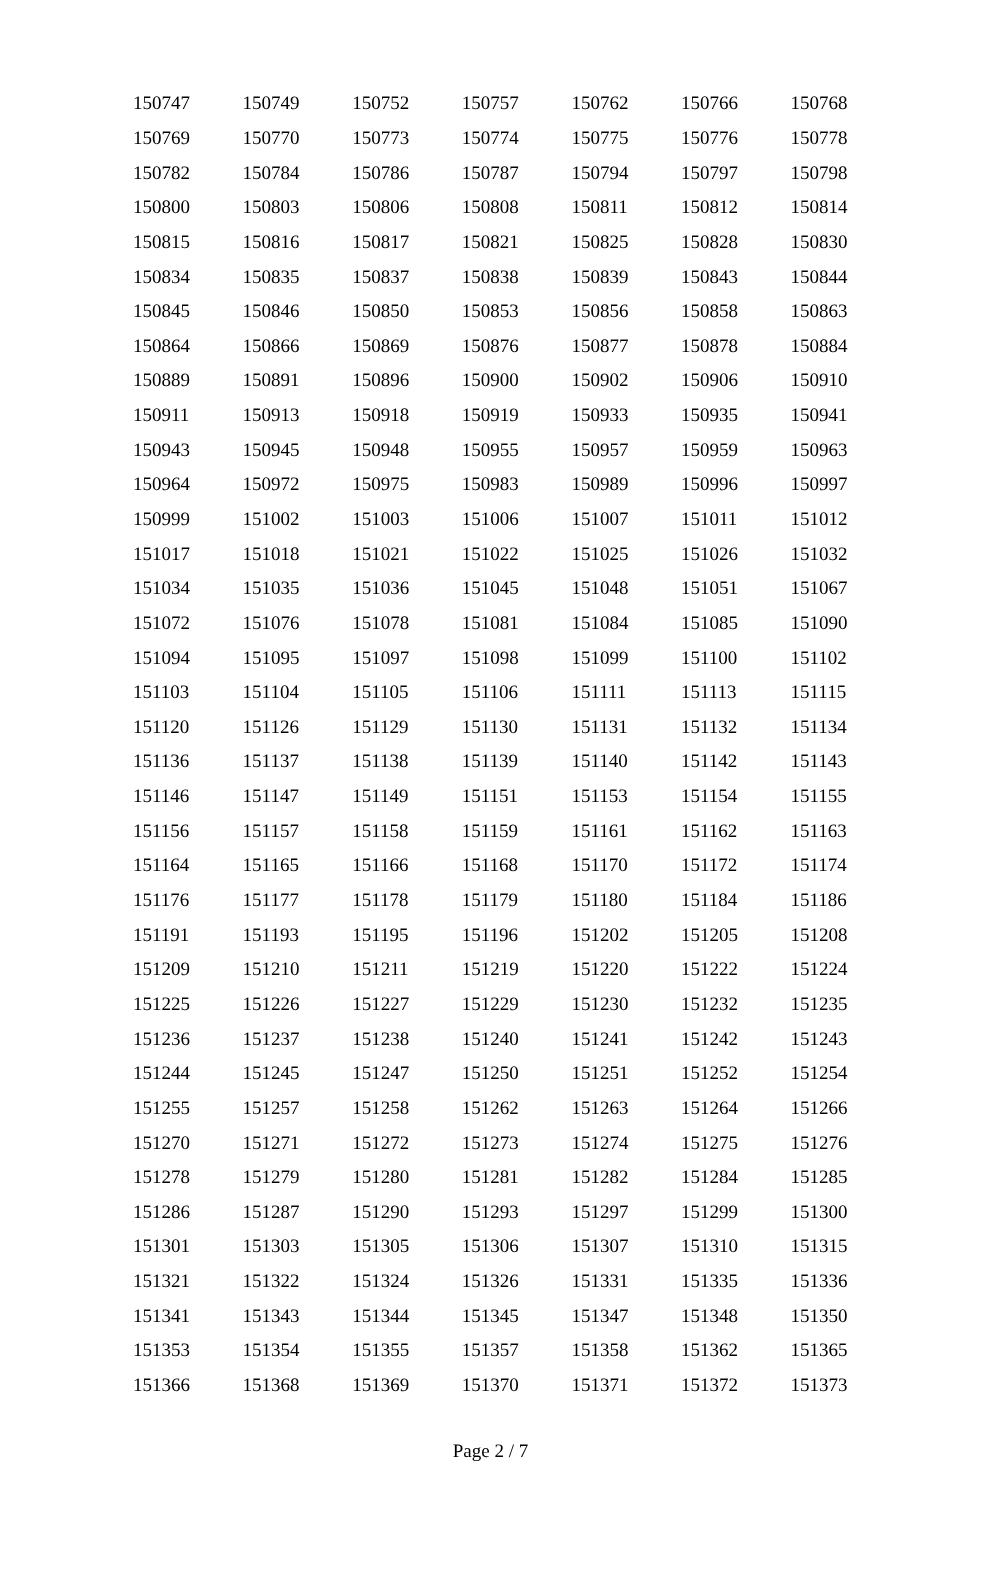| 150747 | 150749 | 150752 | 150757 | 150762 | 150766 | 150768 |
| 150769 | 150770 | 150773 | 150774 | 150775 | 150776 | 150778 |
| 150782 | 150784 | 150786 | 150787 | 150794 | 150797 | 150798 |
| 150800 | 150803 | 150806 | 150808 | 150811 | 150812 | 150814 |
| 150815 | 150816 | 150817 | 150821 | 150825 | 150828 | 150830 |
| 150834 | 150835 | 150837 | 150838 | 150839 | 150843 | 150844 |
| 150845 | 150846 | 150850 | 150853 | 150856 | 150858 | 150863 |
| 150864 | 150866 | 150869 | 150876 | 150877 | 150878 | 150884 |
| 150889 | 150891 | 150896 | 150900 | 150902 | 150906 | 150910 |
| 150911 | 150913 | 150918 | 150919 | 150933 | 150935 | 150941 |
| 150943 | 150945 | 150948 | 150955 | 150957 | 150959 | 150963 |
| 150964 | 150972 | 150975 | 150983 | 150989 | 150996 | 150997 |
| 150999 | 151002 | 151003 | 151006 | 151007 | 151011 | 151012 |
| 151017 | 151018 | 151021 | 151022 | 151025 | 151026 | 151032 |
| 151034 | 151035 | 151036 | 151045 | 151048 | 151051 | 151067 |
| 151072 | 151076 | 151078 | 151081 | 151084 | 151085 | 151090 |
| 151094 | 151095 | 151097 | 151098 | 151099 | 151100 | 151102 |
| 151103 | 151104 | 151105 | 151106 | 151111 | 151113 | 151115 |
| 151120 | 151126 | 151129 | 151130 | 151131 | 151132 | 151134 |
| 151136 | 151137 | 151138 | 151139 | 151140 | 151142 | 151143 |
| 151146 | 151147 | 151149 | 151151 | 151153 | 151154 | 151155 |
| 151156 | 151157 | 151158 | 151159 | 151161 | 151162 | 151163 |
| 151164 | 151165 | 151166 | 151168 | 151170 | 151172 | 151174 |
| 151176 | 151177 | 151178 | 151179 | 151180 | 151184 | 151186 |
| 151191 | 151193 | 151195 | 151196 | 151202 | 151205 | 151208 |
| 151209 | 151210 | 151211 | 151219 | 151220 | 151222 | 151224 |
| 151225 | 151226 | 151227 | 151229 | 151230 | 151232 | 151235 |
| 151236 | 151237 | 151238 | 151240 | 151241 | 151242 | 151243 |
| 151244 | 151245 | 151247 | 151250 | 151251 | 151252 | 151254 |
| 151255 | 151257 | 151258 | 151262 | 151263 | 151264 | 151266 |
| 151270 | 151271 | 151272 | 151273 | 151274 | 151275 | 151276 |
| 151278 | 151279 | 151280 | 151281 | 151282 | 151284 | 151285 |
| 151286 | 151287 | 151290 | 151293 | 151297 | 151299 | 151300 |
| 151301 | 151303 | 151305 | 151306 | 151307 | 151310 | 151315 |
| 151321 | 151322 | 151324 | 151326 | 151331 | 151335 | 151336 |
| 151341 | 151343 | 151344 | 151345 | 151347 | 151348 | 151350 |
| 151353 | 151354 | 151355 | 151357 | 151358 | 151362 | 151365 |
| 151366 | 151368 | 151369 | 151370 | 151371 | 151372 | 151373 |
Page 2 / 7